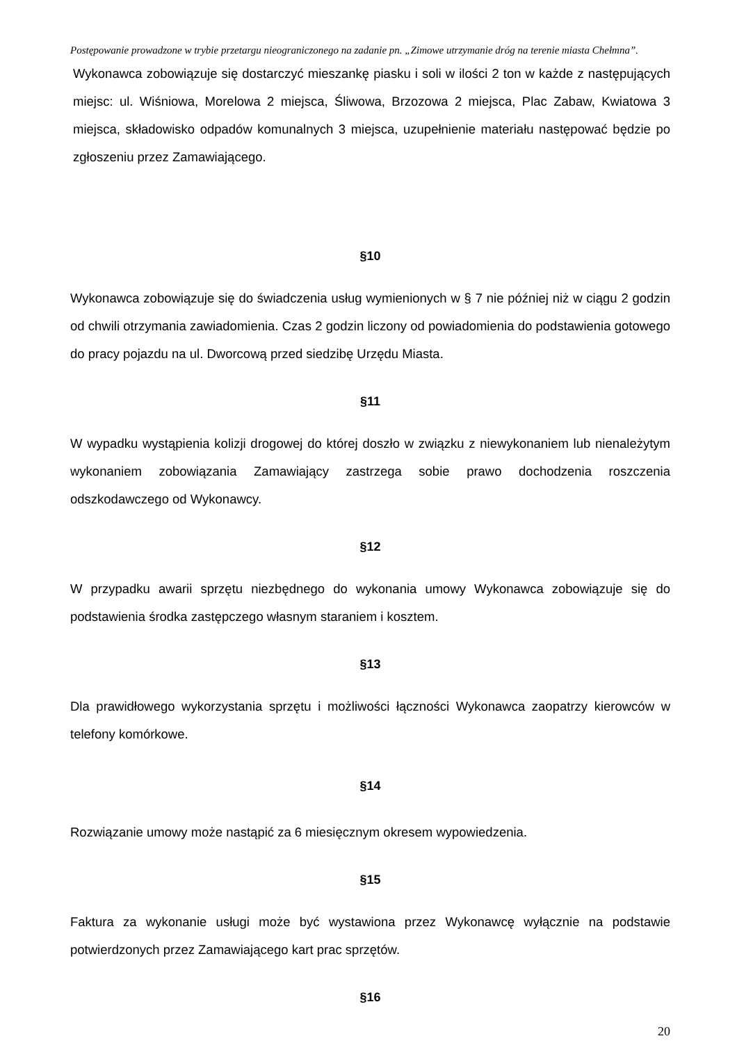Postępowanie prowadzone w trybie przetargu nieograniczonego na zadanie pn. „Zimowe utrzymanie dróg na terenie miasta Chełmna”.
Wykonawca zobowiązuje się dostarczyć mieszankę piasku i soli w ilości 2 ton w każde z następujących miejsc: ul. Wiśniowa, Morelowa 2 miejsca, Śliwowa, Brzozowa 2 miejsca, Plac Zabaw, Kwiatowa 3 miejsca, składowisko odpadów komunalnych 3 miejsca, uzupełnienie materiału następować będzie po zgłoszeniu przez Zamawiającego.
§10
Wykonawca zobowiązuje się do świadczenia usług wymienionych w § 7 nie później niż w ciągu 2 godzin od chwili otrzymania zawiadomienia. Czas 2 godzin liczony od powiadomienia do podstawienia gotowego do pracy pojazdu na ul. Dworcową przed siedzibę Urzędu Miasta.
§11
W wypadku wystąpienia kolizji drogowej do której doszło w związku z niewykonaniem lub nienależytym wykonaniem zobowiązania Zamawiający zastrzega sobie prawo dochodzenia roszczenia odszkodawczego od Wykonawcy.
§12
W przypadku awarii sprzętu niezbędnego do wykonania umowy Wykonawca zobowiązuje się do podstawienia środka zastępczego własnym staraniem i kosztem.
§13
Dla prawidłowego wykorzystania sprzętu i możliwości łączności Wykonawca zaopatrzy kierowców w telefony komórkowe.
§14
Rozwiązanie umowy może nastąpić za 6 miesięcznym okresem wypowiedzenia.
§15
Faktura za wykonanie usługi może być wystawiona przez Wykonawcę wyłącznie na podstawie potwierdzonych przez Zamawiającego kart prac sprzętów.
§16
20